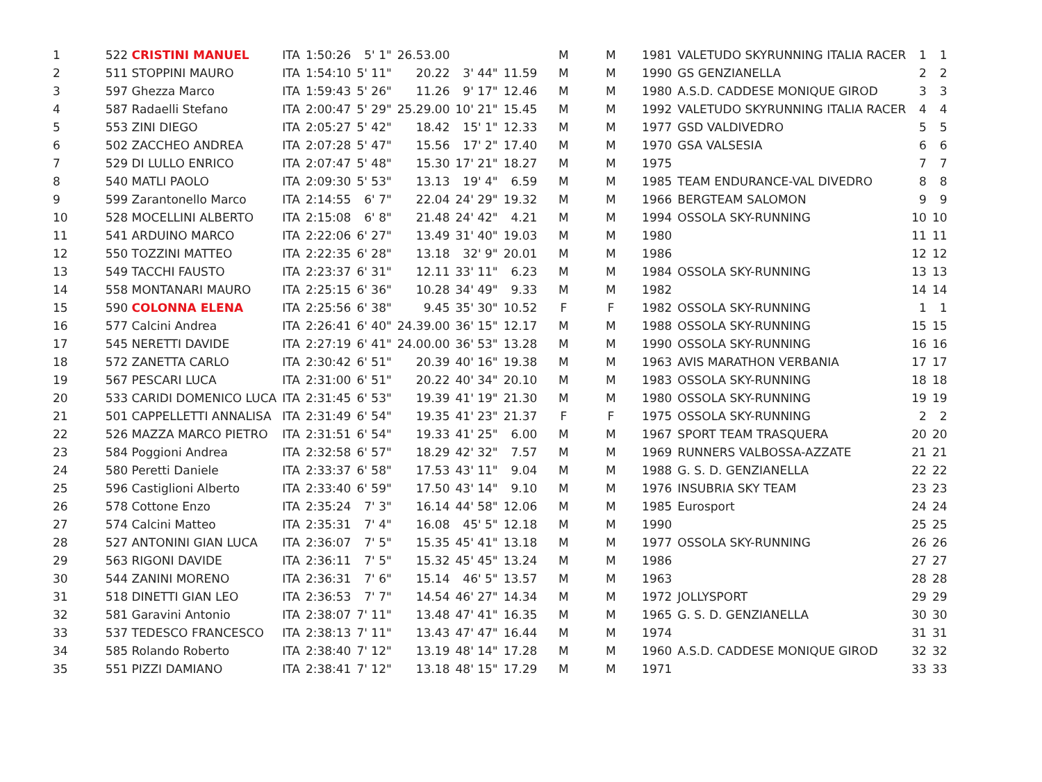| 1 | 522 CRISTINI MANUEL | ITA | 1:50:26 | 5' 1" | 26.53.00 | | | M | M | 1981 | VALETUDO SKYRUNNING ITALIA RACER | 1 | 1 |
| 2 | 511 STOPPINI MAURO | ITA | 1:54:10 | 5' 11" | 20.22 | 3' 44" | 11.59 | M | M | 1990 | GS GENZIANELLA | 2 | 2 |
| 3 | 597 Ghezza Marco | ITA | 1:59:43 | 5' 26" | 11.26 | 9' 17" | 12.46 | M | M | 1980 | A.S.D. CADDESE MONIQUE GIROD | 3 | 3 |
| 4 | 587 Radaelli Stefano | ITA | 2:00:47 | 5' 29" | 25.29.00 | 10' 21" | 15.45 | M | M | 1992 | VALETUDO SKYRUNNING ITALIA RACER | 4 | 4 |
| 5 | 553 ZINI DIEGO | ITA | 2:05:27 | 5' 42" | 18.42 | 15' 1" | 12.33 | M | M | 1977 | GSD VALDIVEDRO | 5 | 5 |
| 6 | 502 ZACCHEO ANDREA | ITA | 2:07:28 | 5' 47" | 15.56 | 17' 2" | 17.40 | M | M | 1970 | GSA VALSESIA | 6 | 6 |
| 7 | 529 DI LULLO ENRICO | ITA | 2:07:47 | 5' 48" | 15.30 | 17' 21" | 18.27 | M | M | 1975 | | 7 | 7 |
| 8 | 540 MATLI PAOLO | ITA | 2:09:30 | 5' 53" | 13.13 | 19' 4" | 6.59 | M | M | 1985 | TEAM ENDURANCE-VAL DIVEDRO | 8 | 8 |
| 9 | 599 Zarantonello Marco | ITA | 2:14:55 | 6' 7" | 22.04 | 24' 29" | 19.32 | M | M | 1966 | BERGTEAM SALOMON | 9 | 9 |
| 10 | 528 MOCELLINI ALBERTO | ITA | 2:15:08 | 6' 8" | 21.48 | 24' 42" | 4.21 | M | M | 1994 | OSSOLA SKY-RUNNING | 10 | 10 |
| 11 | 541 ARDUINO MARCO | ITA | 2:22:06 | 6' 27" | 13.49 | 31' 40" | 19.03 | M | M | 1980 | | 11 | 11 |
| 12 | 550 TOZZINI MATTEO | ITA | 2:22:35 | 6' 28" | 13.18 | 32' 9" | 20.01 | M | M | 1986 | | 12 | 12 |
| 13 | 549 TACCHI FAUSTO | ITA | 2:23:37 | 6' 31" | 12.11 | 33' 11" | 6.23 | M | M | 1984 | OSSOLA SKY-RUNNING | 13 | 13 |
| 14 | 558 MONTANARI MAURO | ITA | 2:25:15 | 6' 36" | 10.28 | 34' 49" | 9.33 | M | M | 1982 | | 14 | 14 |
| 15 | 590 COLONNA ELENA | ITA | 2:25:56 | 6' 38" | 9.45 | 35' 30" | 10.52 | F | F | 1982 | OSSOLA SKY-RUNNING | 1 | 1 |
| 16 | 577 Calcini Andrea | ITA | 2:26:41 | 6' 40" | 24.39.00 | 36' 15" | 12.17 | M | M | 1988 | OSSOLA SKY-RUNNING | 15 | 15 |
| 17 | 545 NERETTI DAVIDE | ITA | 2:27:19 | 6' 41" | 24.00.00 | 36' 53" | 13.28 | M | M | 1990 | OSSOLA SKY-RUNNING | 16 | 16 |
| 18 | 572 ZANETTA CARLO | ITA | 2:30:42 | 6' 51" | 20.39 | 40' 16" | 19.38 | M | M | 1963 | AVIS MARATHON VERBANIA | 17 | 17 |
| 19 | 567 PESCARI LUCA | ITA | 2:31:00 | 6' 51" | 20.22 | 40' 34" | 20.10 | M | M | 1983 | OSSOLA SKY-RUNNING | 18 | 18 |
| 20 | 533 CARIDI DOMENICO LUCA | ITA | 2:31:45 | 6' 53" | 19.39 | 41' 19" | 21.30 | M | M | 1980 | OSSOLA SKY-RUNNING | 19 | 19 |
| 21 | 501 CAPPELLETTI ANNALISA | ITA | 2:31:49 | 6' 54" | 19.35 | 41' 23" | 21.37 | F | F | 1975 | OSSOLA SKY-RUNNING | 2 | 2 |
| 22 | 526 MAZZA MARCO PIETRO | ITA | 2:31:51 | 6' 54" | 19.33 | 41' 25" | 6.00 | M | M | 1967 | SPORT TEAM TRASQUERA | 20 | 20 |
| 23 | 584 Poggioni Andrea | ITA | 2:32:58 | 6' 57" | 18.29 | 42' 32" | 7.57 | M | M | 1969 | RUNNERS VALBOSSA-AZZATE | 21 | 21 |
| 24 | 580 Peretti Daniele | ITA | 2:33:37 | 6' 58" | 17.53 | 43' 11" | 9.04 | M | M | 1988 | G. S. D. GENZIANELLA | 22 | 22 |
| 25 | 596 Castiglioni Alberto | ITA | 2:33:40 | 6' 59" | 17.50 | 43' 14" | 9.10 | M | M | 1976 | INSUBRIA SKY TEAM | 23 | 23 |
| 26 | 578 Cottone Enzo | ITA | 2:35:24 | 7' 3" | 16.14 | 44' 58" | 12.06 | M | M | 1985 | Eurosport | 24 | 24 |
| 27 | 574 Calcini Matteo | ITA | 2:35:31 | 7' 4" | 16.08 | 45' 5" | 12.18 | M | M | 1990 | | 25 | 25 |
| 28 | 527 ANTONINI GIAN LUCA | ITA | 2:36:07 | 7' 5" | 15.35 | 45' 41" | 13.18 | M | M | 1977 | OSSOLA SKY-RUNNING | 26 | 26 |
| 29 | 563 RIGONI DAVIDE | ITA | 2:36:11 | 7' 5" | 15.32 | 45' 45" | 13.24 | M | M | 1986 | | 27 | 27 |
| 30 | 544 ZANINI MORENO | ITA | 2:36:31 | 7' 6" | 15.14 | 46' 5" | 13.57 | M | M | 1963 | | 28 | 28 |
| 31 | 518 DINETTI GIAN LEO | ITA | 2:36:53 | 7' 7" | 14.54 | 46' 27" | 14.34 | M | M | 1972 | JOLLYSPORT | 29 | 29 |
| 32 | 581 Garavini Antonio | ITA | 2:38:07 | 7' 11" | 13.48 | 47' 41" | 16.35 | M | M | 1965 | G. S. D. GENZIANELLA | 30 | 30 |
| 33 | 537 TEDESCO FRANCESCO | ITA | 2:38:13 | 7' 11" | 13.43 | 47' 47" | 16.44 | M | M | 1974 | | 31 | 31 |
| 34 | 585 Rolando Roberto | ITA | 2:38:40 | 7' 12" | 13.19 | 48' 14" | 17.28 | M | M | 1960 | A.S.D. CADDESE MONIQUE GIROD | 32 | 32 |
| 35 | 551 PIZZI DAMIANO | ITA | 2:38:41 | 7' 12" | 13.18 | 48' 15" | 17.29 | M | M | 1971 | | 33 | 33 |